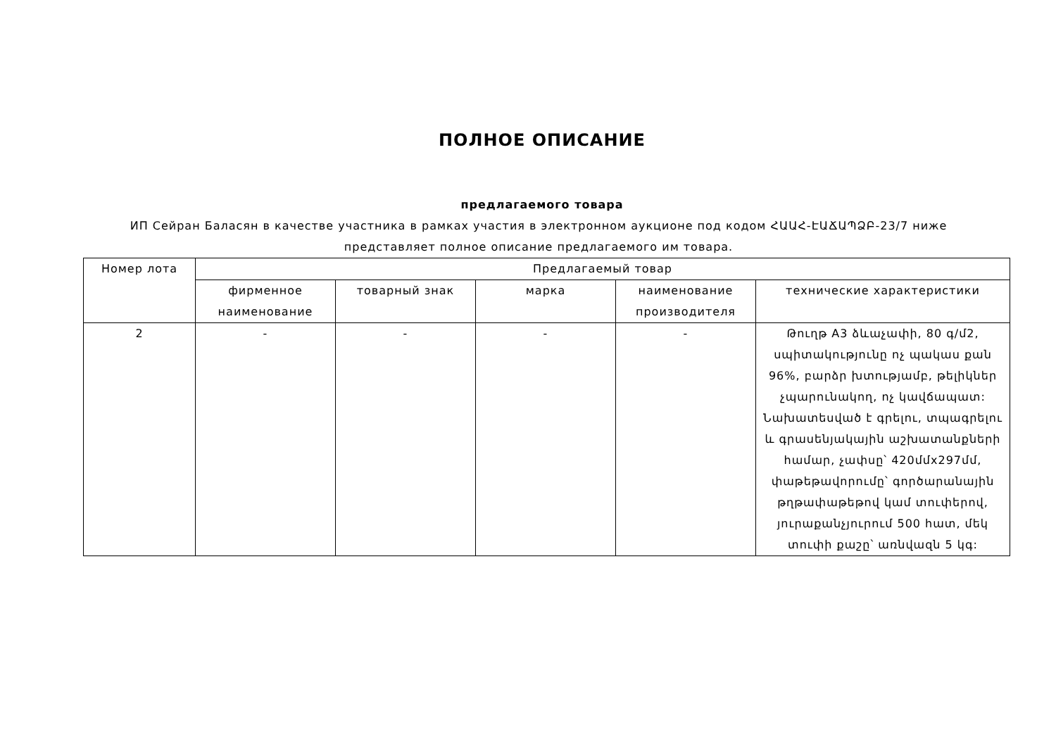ПОЛНОЕ ОПИСАНИЕ
предлагаемого товара
ИП Сейран Баласян в качестве участника в рамках участия в электронном аукционе под кодом ՀԱԱՀ-ԷԱՃԱՊՁԲ-23/7 ниже представляет полное описание предлагаемого им товара.
| Номер лота | Предлагаемый товар | | | | |
| --- | --- | --- | --- | --- | --- |
| | фирменное наименование | товарный знак | марка | наименование производителя | технические характеристики |
| 2 | - | - | - | - | Թուղթ A3 ձևաչափի, 80 գ/մ2, սպիտակությունը ոչ պակաս քան 96%, բարձր խտությամբ, թելիկներ չպարունակող, ոչ կավճապատ: Նախատեսված է գրելու, տպագրելու և գրասենյակային աշխատանքների համար, չափսը՝ 420մմx297մմ, փաթեթավորումը՝ գործարանային թղթափաթեթով կամ տուփերով, յուրաքանչյուրում 500 հատ, մեկ տուփի քաշը՝ առնվազն 5 կգ: |